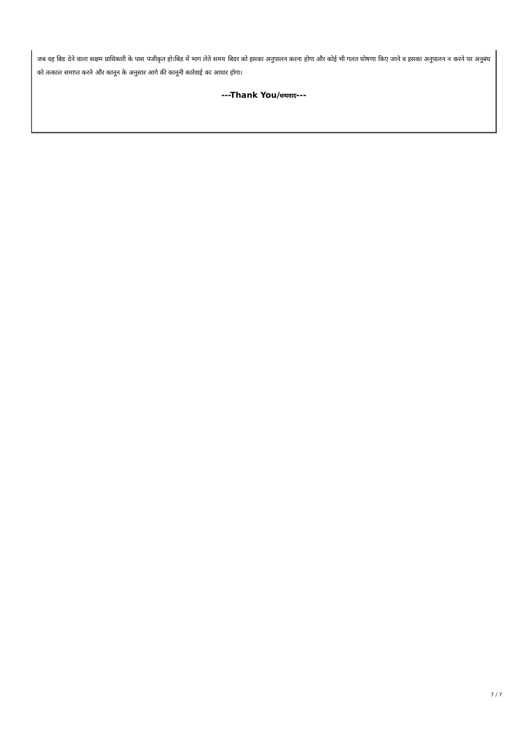जब वह बिड देने वाला सक्षम प्राधिकारी के पास पंजीकृत हो।बिड में भाग लेते समय बिडर को इसका अनुपालन करना होगा और कोई भी गलत घोषणा किए जाने व इसका अनुपालन न करने पर अनुबंध को तत्काल समाप्त करने और कानून के अनुसार आगे की कानूनी कार्रवाई का आधार होगा।
---Thank You/धन्यवाद---
7 / 7